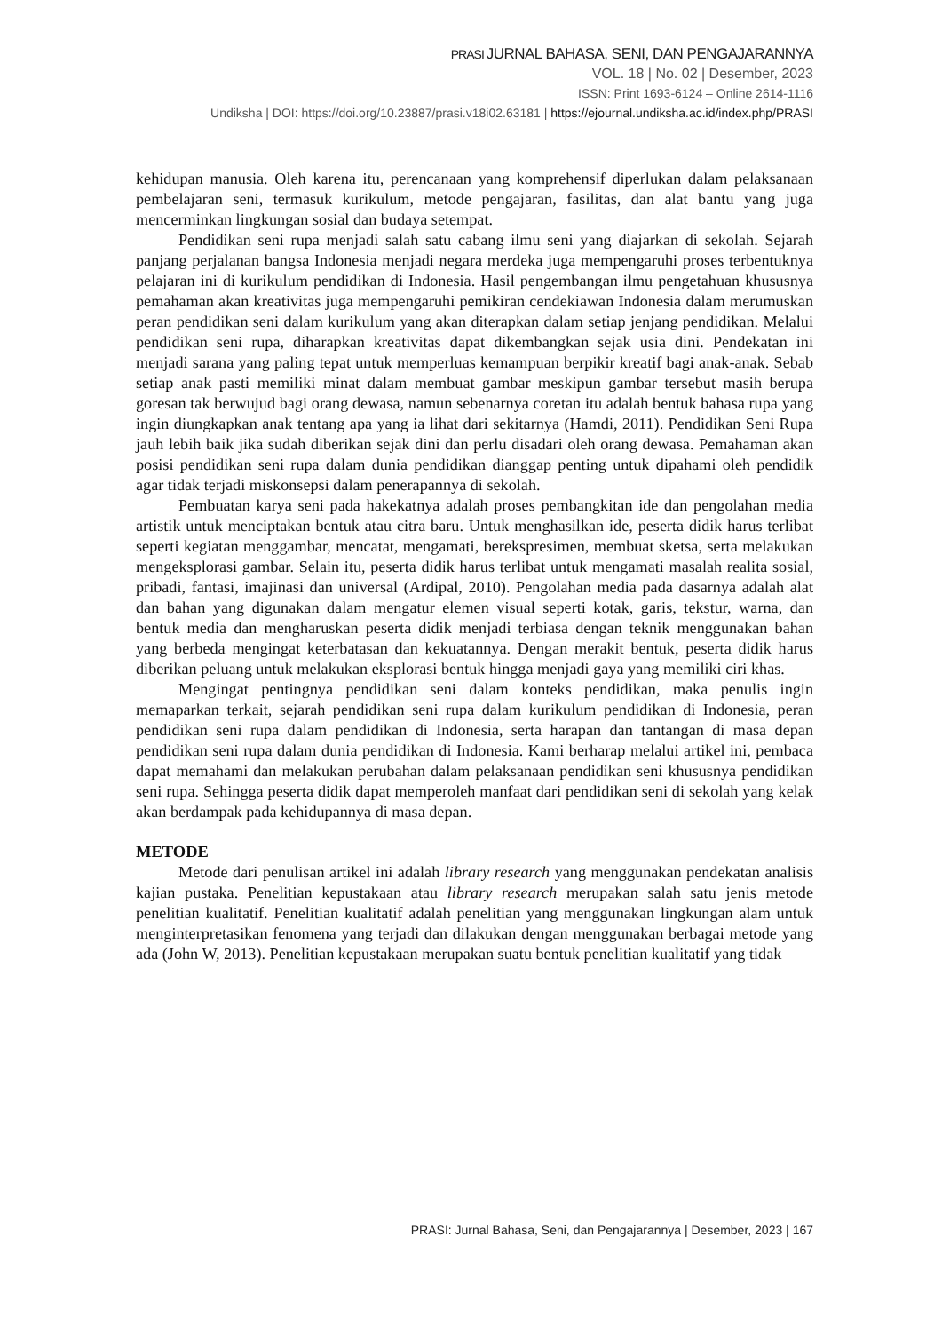PRASI JURNAL BAHASA, SENI, DAN PENGAJARANNYA
VOL. 18 | No. 02 | Desember, 2023
ISSN: Print 1693-6124 – Online 2614-1116
Undiksha | DOI: https://doi.org/10.23887/prasi.v18i02.63181 | https://ejournal.undiksha.ac.id/index.php/PRASI
kehidupan manusia. Oleh karena itu, perencanaan yang komprehensif diperlukan dalam pelaksanaan pembelajaran seni, termasuk kurikulum, metode pengajaran, fasilitas, dan alat bantu yang juga mencerminkan lingkungan sosial dan budaya setempat.
Pendidikan seni rupa menjadi salah satu cabang ilmu seni yang diajarkan di sekolah. Sejarah panjang perjalanan bangsa Indonesia menjadi negara merdeka juga mempengaruhi proses terbentuknya pelajaran ini di kurikulum pendidikan di Indonesia. Hasil pengembangan ilmu pengetahuan khususnya pemahaman akan kreativitas juga mempengaruhi pemikiran cendekiawan Indonesia dalam merumuskan peran pendidikan seni dalam kurikulum yang akan diterapkan dalam setiap jenjang pendidikan. Melalui pendidikan seni rupa, diharapkan kreativitas dapat dikembangkan sejak usia dini. Pendekatan ini menjadi sarana yang paling tepat untuk memperluas kemampuan berpikir kreatif bagi anak-anak. Sebab setiap anak pasti memiliki minat dalam membuat gambar meskipun gambar tersebut masih berupa goresan tak berwujud bagi orang dewasa, namun sebenarnya coretan itu adalah bentuk bahasa rupa yang ingin diungkapkan anak tentang apa yang ia lihat dari sekitarnya (Hamdi, 2011). Pendidikan Seni Rupa jauh lebih baik jika sudah diberikan sejak dini dan perlu disadari oleh orang dewasa. Pemahaman akan posisi pendidikan seni rupa dalam dunia pendidikan dianggap penting untuk dipahami oleh pendidik agar tidak terjadi miskonsepsi dalam penerapannya di sekolah.
Pembuatan karya seni pada hakekatnya adalah proses pembangkitan ide dan pengolahan media artistik untuk menciptakan bentuk atau citra baru. Untuk menghasilkan ide, peserta didik harus terlibat seperti kegiatan menggambar, mencatat, mengamati, berekspresimen, membuat sketsa, serta melakukan mengeksplorasi gambar. Selain itu, peserta didik harus terlibat untuk mengamati masalah realita sosial, pribadi, fantasi, imajinasi dan universal (Ardipal, 2010). Pengolahan media pada dasarnya adalah alat dan bahan yang digunakan dalam mengatur elemen visual seperti kotak, garis, tekstur, warna, dan bentuk media dan mengharuskan peserta didik menjadi terbiasa dengan teknik menggunakan bahan yang berbeda mengingat keterbatasan dan kekuatannya. Dengan merakit bentuk, peserta didik harus diberikan peluang untuk melakukan eksplorasi bentuk hingga menjadi gaya yang memiliki ciri khas.
Mengingat pentingnya pendidikan seni dalam konteks pendidikan, maka penulis ingin memaparkan terkait, sejarah pendidikan seni rupa dalam kurikulum pendidikan di Indonesia, peran pendidikan seni rupa dalam pendidikan di Indonesia, serta harapan dan tantangan di masa depan pendidikan seni rupa dalam dunia pendidikan di Indonesia. Kami berharap melalui artikel ini, pembaca dapat memahami dan melakukan perubahan dalam pelaksanaan pendidikan seni khususnya pendidikan seni rupa. Sehingga peserta didik dapat memperoleh manfaat dari pendidikan seni di sekolah yang kelak akan berdampak pada kehidupannya di masa depan.
METODE
Metode dari penulisan artikel ini adalah library research yang menggunakan pendekatan analisis kajian pustaka. Penelitian kepustakaan atau library research merupakan salah satu jenis metode penelitian kualitatif. Penelitian kualitatif adalah penelitian yang menggunakan lingkungan alam untuk menginterpretasikan fenomena yang terjadi dan dilakukan dengan menggunakan berbagai metode yang ada (John W, 2013). Penelitian kepustakaan merupakan suatu bentuk penelitian kualitatif yang tidak
PRASI: Jurnal Bahasa, Seni, dan Pengajarannya | Desember, 2023 | 167